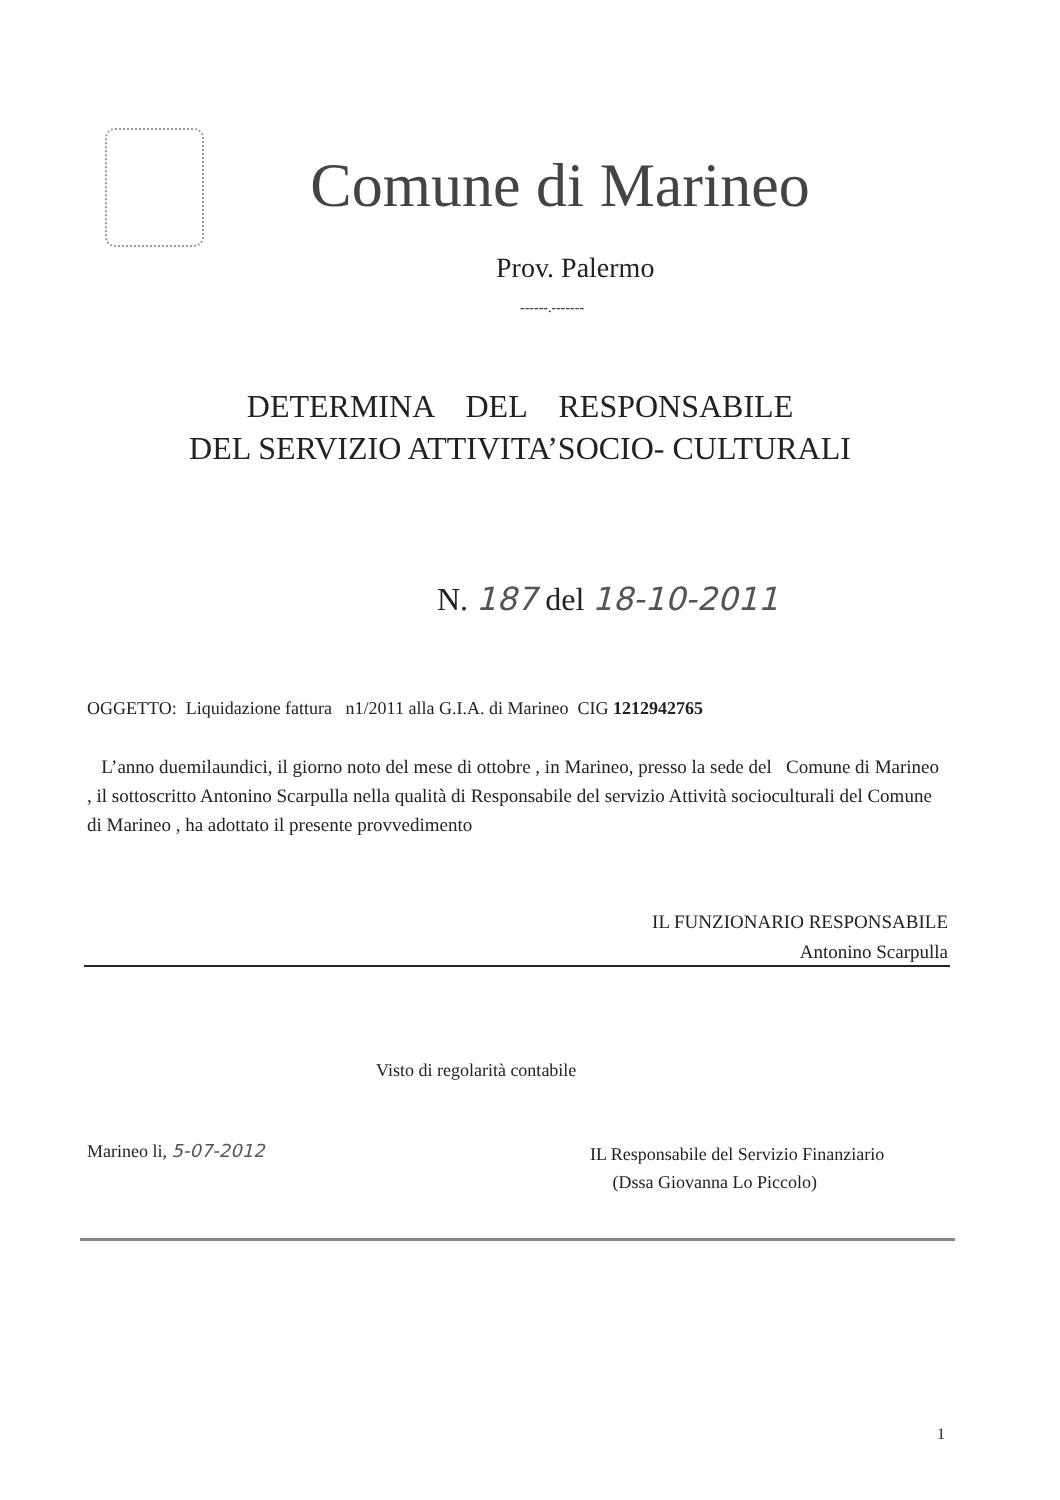Comune di Marineo
Prov. Palermo
------.-------
DETERMINA DEL RESPONSABILE
DEL SERVIZIO ATTIVITA’SOCIO- CULTURALI
N. 187 del 18-10-2011
OGGETTO: Liquidazione fattura n1/2011 alla G.I.A. di Marineo CIG 1212942765
L’anno duemilaundici, il giorno noto del mese di ottobre , in Marineo, presso la sede del Comune di Marineo , il sottoscritto Antonino Scarpulla nella qualità di Responsabile del servizio Attività socioculturali del Comune di Marineo , ha adottato il presente provvedimento
IL FUNZIONARIO RESPONSABILE
Antonino Scarpulla
Visto di regolarità contabile
Marineo li, 5-07-2012
IL Responsabile del Servizio Finanziario
(Dssa Giovanna Lo Piccolo)
1